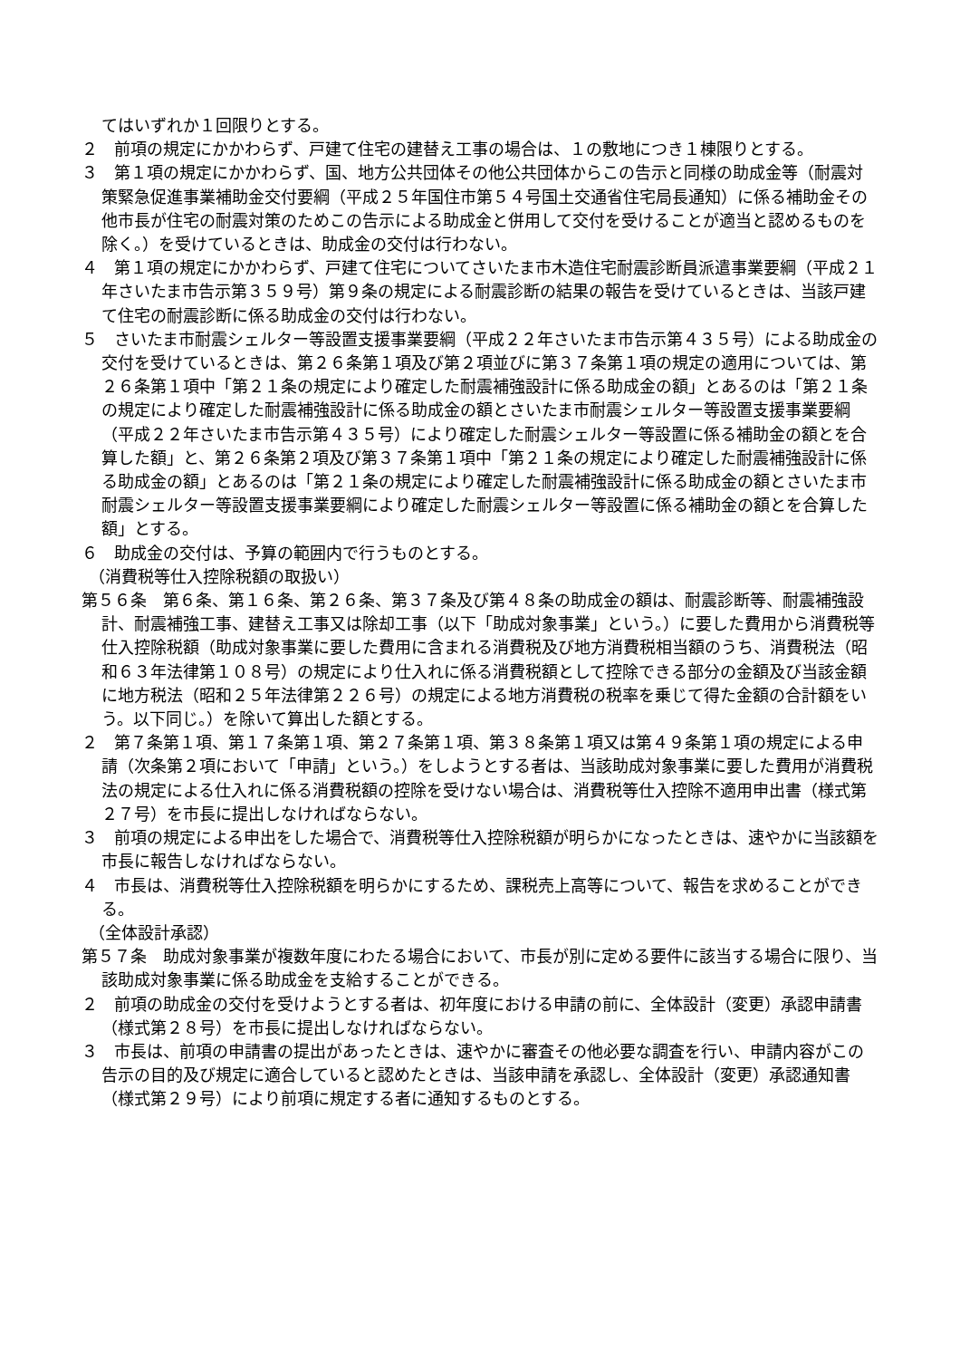てはいずれか１回限りとする。
２　前項の規定にかかわらず、戸建て住宅の建替え工事の場合は、１の敷地につき１棟限りとする。
３　第１項の規定にかかわらず、国、地方公共団体その他公共団体からこの告示と同様の助成金等（耐震対策緊急促進事業補助金交付要綱（平成２５年国住市第５４号国土交通省住宅局長通知）に係る補助金その他市長が住宅の耐震対策のためこの告示による助成金と併用して交付を受けることが適当と認めるものを除く。）を受けているときは、助成金の交付は行わない。
４　第１項の規定にかかわらず、戸建て住宅についてさいたま市木造住宅耐震診断員派遣事業要綱（平成２１年さいたま市告示第３５９号）第９条の規定による耐震診断の結果の報告を受けているときは、当該戸建て住宅の耐震診断に係る助成金の交付は行わない。
５　さいたま市耐震シェルター等設置支援事業要綱（平成２２年さいたま市告示第４３５号）による助成金の交付を受けているときは、第２６条第１項及び第２項並びに第３７条第１項の規定の適用については、第２６条第１項中「第２１条の規定により確定した耐震補強設計に係る助成金の額」とあるのは「第２１条の規定により確定した耐震補強設計に係る助成金の額とさいたま市耐震シェルター等設置支援事業要綱（平成２２年さいたま市告示第４３５号）により確定した耐震シェルター等設置に係る補助金の額とを合算した額」と、第２６条第２項及び第３７条第１項中「第２１条の規定により確定した耐震補強設計に係る助成金の額」とあるのは「第２１条の規定により確定した耐震補強設計に係る助成金の額とさいたま市耐震シェルター等設置支援事業要綱により確定した耐震シェルター等設置に係る補助金の額とを合算した額」とする。
６　助成金の交付は、予算の範囲内で行うものとする。
（消費税等仕入控除税額の取扱い）
第５６条　第６条、第１６条、第２６条、第３７条及び第４８条の助成金の額は、耐震診断等、耐震補強設計、耐震補強工事、建替え工事又は除却工事（以下「助成対象事業」という。）に要した費用から消費税等仕入控除税額（助成対象事業に要した費用に含まれる消費税及び地方消費税相当額のうち、消費税法（昭和６３年法律第１０８号）の規定により仕入れに係る消費税額として控除できる部分の金額及び当該金額に地方税法（昭和２５年法律第２２６号）の規定による地方消費税の税率を乗じて得た金額の合計額をいう。以下同じ。）を除いて算出した額とする。
２　第７条第１項、第１７条第１項、第２７条第１項、第３８条第１項又は第４９条第１項の規定による申請（次条第２項において「申請」という。）をしようとする者は、当該助成対象事業に要した費用が消費税法の規定による仕入れに係る消費税額の控除を受けない場合は、消費税等仕入控除不適用申出書（様式第２７号）を市長に提出しなければならない。
３　前項の規定による申出をした場合で、消費税等仕入控除税額が明らかになったときは、速やかに当該額を市長に報告しなければならない。
４　市長は、消費税等仕入控除税額を明らかにするため、課税売上高等について、報告を求めることができる。
（全体設計承認）
第５７条　助成対象事業が複数年度にわたる場合において、市長が別に定める要件に該当する場合に限り、当該助成対象事業に係る助成金を支給することができる。
２　前項の助成金の交付を受けようとする者は、初年度における申請の前に、全体設計（変更）承認申請書（様式第２８号）を市長に提出しなければならない。
３　市長は、前項の申請書の提出があったときは、速やかに審査その他必要な調査を行い、申請内容がこの告示の目的及び規定に適合していると認めたときは、当該申請を承認し、全体設計（変更）承認通知書（様式第２９号）により前項に規定する者に通知するものとする。